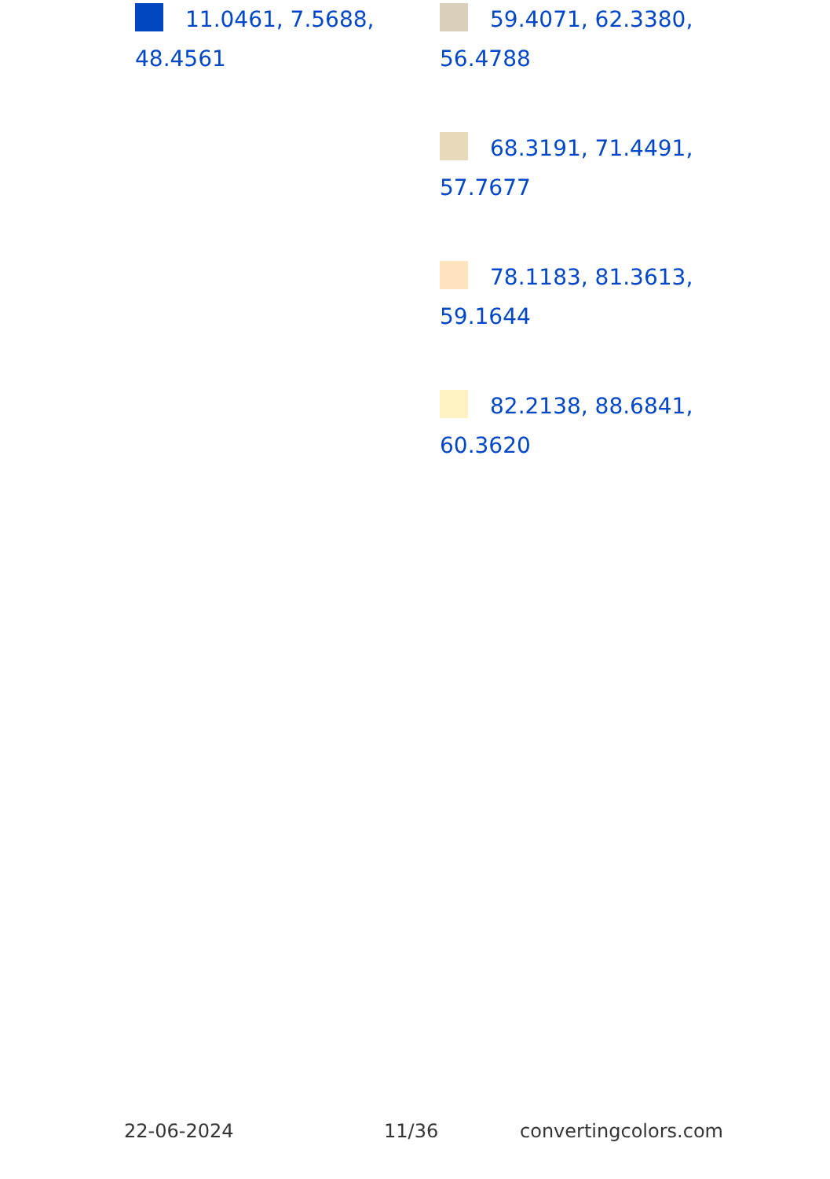11.0461, 7.5688, 48.4561
59.4071, 62.3380, 56.4788
68.3191, 71.4491, 57.7677
78.1183, 81.3613, 59.1644
82.2138, 88.6841, 60.3620
22-06-2024 11/36 convertingcolors.com